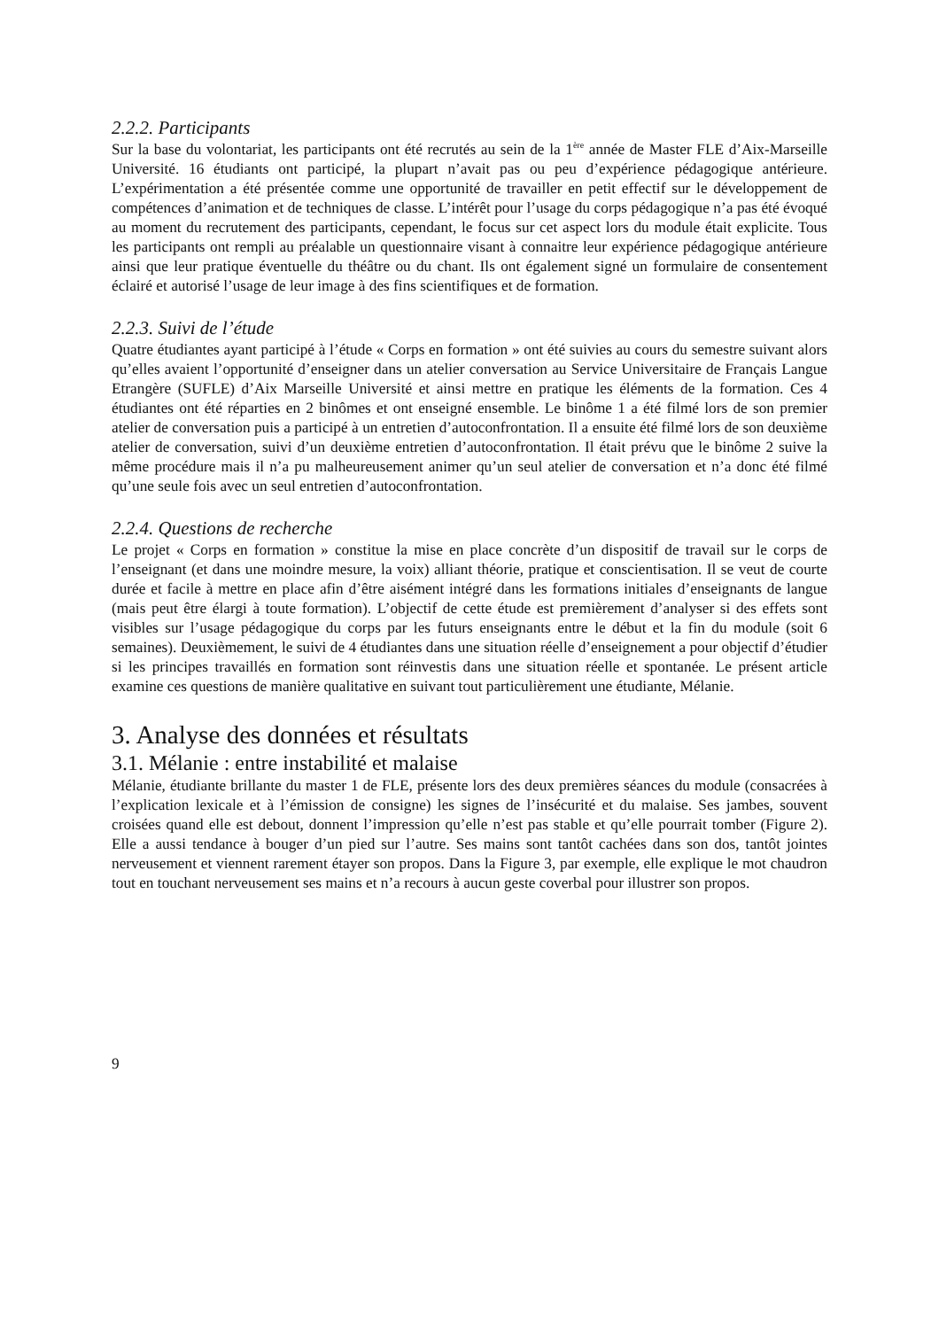2.2.2. Participants
Sur la base du volontariat, les participants ont été recrutés au sein de la 1<sup>ère</sup> année de Master FLE d’Aix-Marseille Université. 16 étudiants ont participé, la plupart n’avait pas ou peu d’expérience pédagogique antérieure. L’expérimentation a été présentée comme une opportunité de travailler en petit effectif sur le développement de compétences d’animation et de techniques de classe. L’intérêt pour l’usage du corps pédagogique n’a pas été évoqué au moment du recrutement des participants, cependant, le focus sur cet aspect lors du module était explicite. Tous les participants ont rempli au préalable un questionnaire visant à connaitre leur expérience pédagogique antérieure ainsi que leur pratique éventuelle du théâtre ou du chant. Ils ont également signé un formulaire de consentement éclairé et autorisé l’usage de leur image à des fins scientifiques et de formation.
2.2.3. Suivi de l’étude
Quatre étudiantes ayant participé à l’étude « Corps en formation » ont été suivies au cours du semestre suivant alors qu’elles avaient l’opportunité d’enseigner dans un atelier conversation au Service Universitaire de Français Langue Etrangère (SUFLE) d’Aix Marseille Université et ainsi mettre en pratique les éléments de la formation. Ces 4 étudiantes ont été réparties en 2 binômes et ont enseigné ensemble. Le binôme 1 a été filmé lors de son premier atelier de conversation puis a participé à un entretien d’autoconfrontation. Il a ensuite été filmé lors de son deuxième atelier de conversation, suivi d’un deuxième entretien d’autoconfrontation. Il était prévu que le binôme 2 suive la même procédure mais il n’a pu malheureusement animer qu’un seul atelier de conversation et n’a donc été filmé qu’une seule fois avec un seul entretien d’autoconfrontation.
2.2.4. Questions de recherche
Le projet « Corps en formation » constitue la mise en place concrète d’un dispositif de travail sur le corps de l’enseignant (et dans une moindre mesure, la voix) alliant théorie, pratique et conscientisation. Il se veut de courte durée et facile à mettre en place afin d’être aisément intégré dans les formations initiales d’enseignants de langue (mais peut être élargi à toute formation). L’objectif de cette étude est premièrement d’analyser si des effets sont visibles sur l’usage pédagogique du corps par les futurs enseignants entre le début et la fin du module (soit 6 semaines). Deuxièmement, le suivi de 4 étudiantes dans une situation réelle d’enseignement a pour objectif d’étudier si les principes travaillés en formation sont réinvestis dans une situation réelle et spontanée. Le présent article examine ces questions de manière qualitative en suivant tout particulièrement une étudiante, Mélanie.
3. Analyse des données et résultats
3.1. Mélanie : entre instabilité et malaise
Mélanie, étudiante brillante du master 1 de FLE, présente lors des deux premières séances du module (consacrées à l’explication lexicale et à l’émission de consigne) les signes de l’insécurité et du malaise. Ses jambes, souvent croisées quand elle est debout, donnent l’impression qu’elle n’est pas stable et qu’elle pourrait tomber (Figure 2). Elle a aussi tendance à bouger d’un pied sur l’autre. Ses mains sont tantôt cachées dans son dos, tantôt jointes nerveusement et viennent rarement étayer son propos. Dans la Figure 3, par exemple, elle explique le mot chaudron tout en touchant nerveusement ses mains et n’a recours à aucun geste coverbal pour illustrer son propos.
9